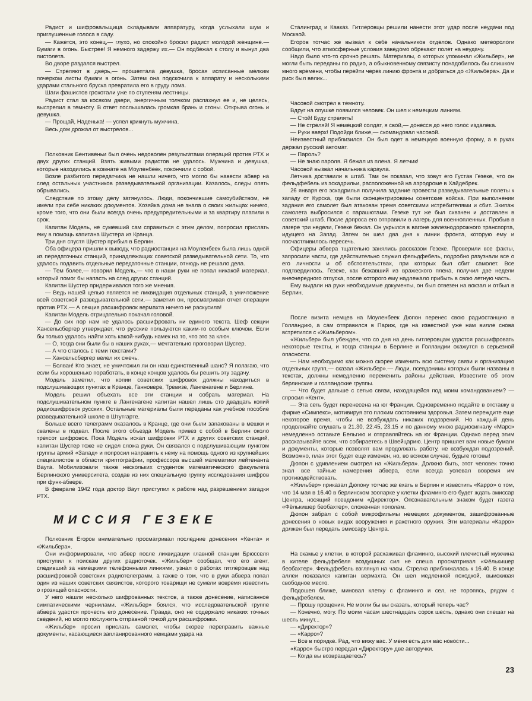Радист и шифровальщица складывали аппаратуру, когда услыхали шум и приглушенные голоса в саду.
— Кажется, это конец,— глухо, но спокойно бросил радист молодой женщине.— Бумаги в огонь. Быстрее! Я немного задержу их.— Он подбежал к столу и вынул два пистолета.
Во дворе раздался выстрел.
— Стреляют в дверь,— прошептала девушка, бросая исписанные мелким почерком листы бумаги в огонь. Затем она подскочила к аппарату и несколькими ударами стального бруска превратила его в груду лома.
Шаги фашистов грохотали уже по ступеням лестницы.
Радист стал за косяком двери, энергичным толчком распахнул ее и, не целясь, выстрелил в темноту. В ответ послышалась громкая брань и стоны. Открыва огонь и девушка.
— Прощай, Наденька! — успел крикнуть мужчина.
Весь дом дрожал от выстрелов...
Полковник Бентивеньи был очень недоволен результатами операций против РТХ и двух других станций. Взять живыми радистов не удалось. Мужчина и девушка, которые находились в комнате на Моуленбеек, покончили с собой.
Возле разбитого передатчика не нашли ничего, что могло бы навести абвер на след остальных участников разведывательной организации. Казалось, следы опять обрывались.
Следствие по этому делу затянулось. Люди, покончившие самоубийством, не имели при себе никаких документов. Хозяйка дома не знала о своих жильцах ничего, кроме того, что они были всегда очень предупредительными и за квартиру платили в срок.
Капитан Модель, не сумевший сам справиться с этим делом, попросил прислать ему в помощь капитана Шустера из Кранца.
Три дня спустя Шустер прибыл в Берлин.
Оба офицера пришли к выводу, что радиостанция на Моуленбеек была лишь одной из передаточных станций, принадлежащих советской разведывательной сети. То, что удалось подавить отдельные передаточные станции, отнюдь не решало дела.
— Тем более,— говорил Модель,— что в наши руки не попал никакой материал, который помог бы напасть на след других станций.
Капитан Шустер придерживался того же мнения.
— Ведь нашей целью является не ликвидация отдельных станций, а уничтожение всей советской разведывательной сети,— заметил он, просматривая отчет операции против РТХ.— А секция расшифровок вермахта ничего не раскусила!
Капитан Модель отрицательно покачал головой.
— До сих пор нам не удалось расшифровать ни единого текста. Шеф секции Хансельсбергер утверждает, что русские пользуются каким-то особым ключом. Если бы только удалось найти хоть какой-нибудь намек на то, что это за ключ.
— О, тогда они были бы в наших руках,— мечтательно проговорил Шустер.
— А что сталось с теми текстами?
— Хансельсбергер велел их сжечь.
— Болван! Кто знает, не уничтожил ли он наш единственный шанс? Я полагаю, что если бы хорошенько поработать, в конце концов удалось бы решить эту задачу.
Модель заметил, что копии советских шифровок должны находиться в подслушивающих пунктах в Кранце, Ганновере, Тревизе, Лангенагене и Берлине.
Модель решил объехать все эти станции и собрать материал. На подслушивательном пункте в Лангенагене капитан нашел лишь сто двадцать копий радиошифровок русских. Остальные материалы были переданы как учебное пособие разведывательной школе в Штутгарте.
Больше всего телеграмм оказалось в Кранце, где они были запакованы в мешки и свалены в подвал. После этого объезда Модель привез с собой в Берлин около трехсот шифровок. Пока Модель искал шифровки РТХ и других советских станций, капитан Шустер тоже не сидел сложа руки. Он связался с подслушивающим пунктом группы армий «Запад» и попросил направить к нему на помощь одного из крупнейших специалистов в области криптографии, профессора высшей математики лейтенанта Ваута. Мобилизовали также нескольких студентов математического факультета Берлинского университета, создав из них специальную группу исследования шифров при функ-абвере.
В феврале 1942 года доктор Ваут приступил к работе над разрешением загадки РТХ.
МИССИЯ ГЕЗЕКЕ
Полковник Егоров внимательно просматривал последние донесения «Кента» и «Жильбера».
Они информировали, что абвер после ликвидации главной станции Брюсселя приступил к поискам других радиоточек. «Жильбер» сообщал, что его агент, следивший за немецкими телефонными линиями, узнал о работах гитлеровцев над расшифровкой советских радиотелеграмм, а также о том, что в руки абвера попал один из наших советских связистов, которого товарищи не сумели вовремя известить о грозящей опасности.
У него нашли несколько шифрованных текстов, а также донесение, написанное симпатическими чернилами. «Жильбер» боялся, что исследовательской группе абвера удастся прочесть его донесение. Правда, оно не содержало никаких точных сведений, но могло послужить отправной точкой для расшифровки.
«Жильбер» просил прислать самолет, чтобы скорее переправить важные документы, касающиеся запланированного немцами удара на
Сталинград и Кавказ. Гитлеровцы решили нанести этот удар после неудачи под Москвой.
Егоров тотчас же вызвал к себе начальников отделов. Однако метеорологи сообщили, что атмосферные условия заведомо обрекают полет на неудачу.
Надо было что-то срочно решать. Материалы, о которых упоминал «Жильбер», не могли быть переданы по радио, а обыкновенному связисту понадобилось бы слишком много времени, чтобы перейти через линию фронта и добраться до «Жильбера». Да и риск был велик...
Часовой смотрел в темноту.
Вдруг на опушке появился человек. Он шел к немецким линиям.
— Стой! Буду стрелять!
— Не стреляй! Я немецкий солдат, я свой,— донесся до него голос издалека.
— Руки вверх! Подойди ближе,— скомандовал часовой.
Неизвестный приблизился. Он был одет в немецкую военную форму, а в руках держал русский автомат.
— Пароль?
— Не знаю пароля. Я бежал из плена. Я летчик!
Часовой вызвал начальника караула.
Летчика доставили в штаб. Там он показал, что зовут его Густав Гезеке, что он фельдфебель из эскадрильи, расположенной на аэродроме в Хайдебрек.
26 января его эскадрилья получила задание провести разведывательные полеты к западу от Курска, где были сконцентрированы советские войска. При выполнении задания его самолет был атакован тремя советскими истребителями и сбит. Экипаж самолета выбросился с парашютами. Гезеке тут же был схвачен и доставлен в советский штаб. После допроса его отправили в лагерь для военнопленных. Пробыв в лагере три недели, Гезеке бежал. Он укрылся в вагоне железнодорожного транспорта, идущего на Запад. Затем он шел два дня к линии фронта, которую ему и посчастливилось пересечь.
Офицеры абвера тщательно занялись рассказом Гезеке. Проверили все факты, запросили части, где действительно служил фельдфебель, подробно разузнали все о его личности и об обстоятельствах, при которых был сбит самолет. Все подтвердилось. Гезеке, как бежавший из вражеского плена, получил две недели внеочередного отпуска, после которого ему надлежало прибыть в свою летную часть.
Ему выдали на руки необходимые документы, он был отвезен на вокзал и отбыл в Берлин.
После визита немцев на Моуленбеек Дюпон перенес свою радиостанцию в Голландию, а сам отправился в Париж, где на известной уже нам вилле снова встретился с «Жильбером».
«Жильбер» был убежден, что со дня на день гитлеровцам удастся расшифровать некоторые тексты, и тогда станции в Берлине и Голландии окажутся в серьезной опасности.
— Нам необходимо как можно скорее изменить всю систему связи и организацию отдельных групп,— сказал «Жильбер».— Люди, псевдонимы которых были названы в текстах, должны немедленно переменить районы действия. Известите об этом берлинские и голландские группы.
— Что будет дальше с сетью связи, находящейся под моим командованием? — спросил «Кент».
— Эта сеть будет перенесена на юг Франции. Одновременно подайте в отставку в фирме «Симпекс», мотивируя это плохим состоянием здоровья. Затем переждите еще некоторое время, чтобы не возбуждать никаких подозрений. Но каждый день продолжайте слушать в 21.30, 22.45, 23.15 и по данному мною радиосигналу «Марс» немедленно оставьте Бельгию и отправляйтесь на юг Франции. Однако перед этим рассказывайте всем, что собираетесь в Швейцарию. Центр пришлет вам новые бумаги и документы, которые позволят вам продолжать работу, не возбуждая подозрений. Возможно, план этот будет еще изменен, но, во всяком случае, будьте готовы!
Дюпон с удивлением смотрел на «Жильбера». Должно быть, этот человек точно знал все тайные намерения абвера, если всегда успевал вовремя им противодействовать.
«Жильбер» приказал Дюпону тотчас же ехать в Берлин и известить «Карро» о том, что 14 мая в 16.40 в берлинском зоопарке у клетки фламинго его будет ждать эмиссар Центра, носящий псевдоним «Директор». Опознавательным знаком будет газета «Фёлькишер беобахтер», сложенная пополам.
Дюпон забрал с собой микрофильмы немецких документов, зашифрованные донесения о новых видах вооружения и ракетного оружия. Эти материалы «Карро» должен был передать эмиссару Центра.
На скамье у клетки, в которой расхаживал фламинго, высокий плечистый мужчина в кителе фельдфебеля воздушных сил не спеша просматривал «Фёлькишер беобахтер». Фельдфебель взглянул на часы. Стрелка приближалась к 16.40. В конце аллеи показался капитан вермахта. Он шел медленной походкой, выискивая свободное место.
Подошел ближе, миновал клетку с фламинго и сел, не торопясь, рядом с фельдфебелем.
— Прошу прощения. Не могли бы вы сказать, который теперь час?
— Конечно, могу. По моим часам шестнадцать сорок шесть, однако они спешат на шесть минут...
— «Директор»?
— «Карро»?
— Все в порядке. Рад, что вижу вас. У меня есть для вас новости...
«Карро» быстро передал «Директору» две авторучки.
— Когда вы возвращаетесь?
23